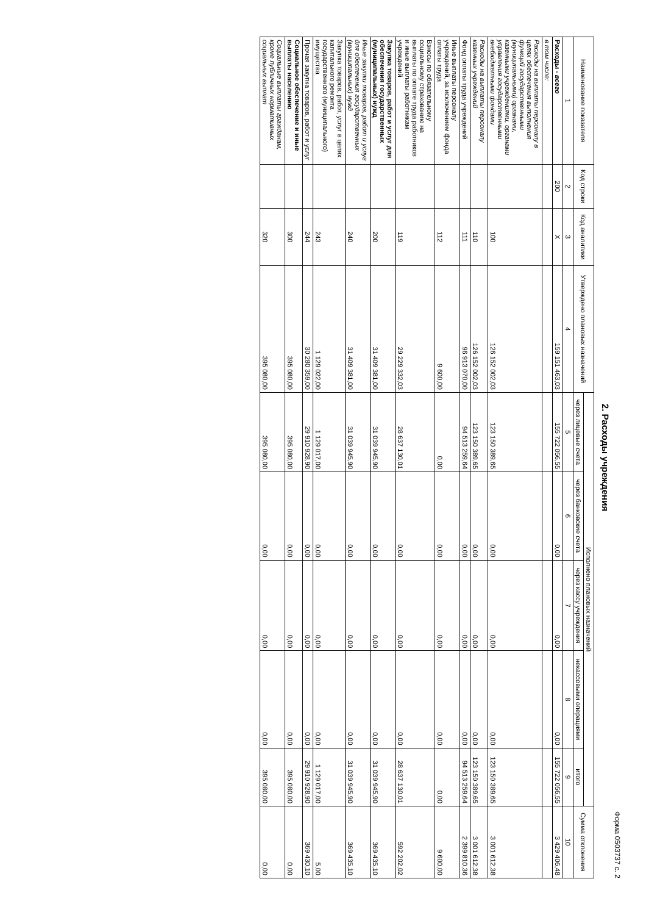Форма 0503737 с. 2
2. Расходы учреждения
| Наименование показателя | Код строки | Код аналитики | Утверждено плановых назначений | Исполнено плановых назначений | | | | | Сумма отклонения |
| --- | --- | --- | --- | --- | --- | --- | --- | --- | --- |
| | | | | через лицевые счета | через банковские счета | через кассу учреждения | некассовыми операциями | итого | |
| 1 | 2 | 3 | 4 | 5 | 6 | 7 | 8 | 9 | 10 |
| Расходы - всего | 200 | X | 159 151 463,03 | 155 722 056,55 | 0,00 | 0,00 | 0,00 | 155 722 056,55 | 3 429 406,48 |
| в том числе: | | | | | | | | | |
| Расходы на выплаты персоналу в целях обеспечения выполнения функций государственными (муниципальными) органами, казенными учреждениями, органами управления государственными внебюджетными фондами | | 100 | 126 152 002,03 | 123 150 389,65 | 0,00 | 0,00 | 0,00 | 123 150 389,65 | 3 001 612,38 |
| Расходы на выплаты персоналу казенных учреждений | | 110 | 126 152 002,03 | 123 150 389,65 | 0,00 | 0,00 | 0,00 | 123 150 389,65 | 3 001 612,38 |
| Фонд оплаты труда учреждений | | 111 | 96 913 070,00 | 94 513 259,64 | 0,00 | 0,00 | 0,00 | 94 513 259,64 | 2 399 810,36 |
| Иные выплаты персоналу учреждений, за исключением фонда оплаты труда | | 112 | 9 600,00 | 0,00 | 0,00 | 0,00 | 0,00 | 0,00 | 9 600,00 |
| Взносы по обязательному социальному страхованию на выплаты по оплате труда работников и иные выплаты работникам учреждений | | 119 | 29 229 332,03 | 28 637 130,01 | 0,00 | 0,00 | 0,00 | 28 637 130,01 | 592 202,02 |
| Закупка товаров, работ и услуг для обеспечения государственных (муниципальных) нужд | | 200 | 31 409 381,00 | 31 039 945,90 | 0,00 | 0,00 | 0,00 | 31 039 945,90 | 369 435,10 |
| Иные закупки товаров, работ и услуг для обеспечения государственных (муниципальных) нужд | | 240 | 31 409 381,00 | 31 039 945,90 | 0,00 | 0,00 | 0,00 | 31 039 945,90 | 369 435,10 |
| Закупка товаров, работ, услуг в целях капитального ремонта государственного (муниципального) имущества | | 243 | 1 129 022,00 | 1 129 017,00 | 0,00 | 0,00 | 0,00 | 1 129 017,00 | 5,00 |
| Прочая закупка товаров, работ и услуг | | 244 | 30 280 359,00 | 29 910 928,90 | 0,00 | 0,00 | 0,00 | 29 910 928,90 | 369 430,10 |
| Социальное обеспечение и иные выплаты населению | | 300 | 395 080,00 | 395 080,00 | 0,00 | 0,00 | 0,00 | 395 080,00 | 0,00 |
| Социальные выплаты гражданам, кроме публичных нормативных социальных выплат | | 320 | 395 080,00 | 395 080,00 | 0,00 | 0,00 | 0,00 | 395 080,00 | 0,00 |